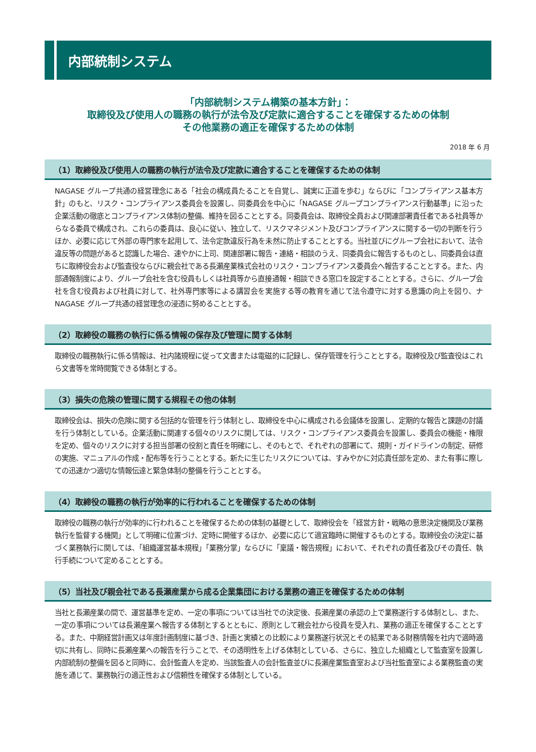内部統制システム
「内部統制システム構築の基本方針」：
取締役及び使用人の職務の執行が法令及び定款に適合することを確保するための体制
その他業務の適正を確保するための体制
2018 年 6 月
（1）取締役及び使用人の職務の執行が法令及び定款に適合することを確保するための体制
NAGASE グループ共通の経営理念にある「社会の構成員たることを自覚し、誠実に正道を歩む」ならびに「コンプライアンス基本方針」のもと、リスク・コンプライアンス委員会を設置し、同委員会を中心に「NAGASE グループコンプライアンス行動基準」に沿った企業活動の徹底とコンプライアンス体制の整備、維持を図ることとする。同委員会は、取締役全員および関連部署責任者である社員等からなる委員で構成され、これらの委員は、良心に従い、独立して、リスクマネジメント及びコンプライアンスに関する一切の判断を行うほか、必要に応じて外部の専門家を起用して、法令定款違反行為を未然に防止することとする。当社並びにグループ会社において、法令違反等の問題があると認識した場合、速やかに上司、関連部署に報告・連絡・相談のうえ、同委員会に報告するものとし、同委員会は直ちに取締役会および監査役ならびに親会社である長瀬産業株式会社のリスク・コンプライアンス委員会へ報告することとする。また、内部通報制度により、グループ会社を含む役員もしくは社員等から直接通報・相談できる窓口を設定することとする。さらに、グループ会社を含む役員および社員に対して、社外専門家等による講習会を実施する等の教育を通じて法令遵守に対する意識の向上を図り、ナNAGASE グループ共通の経営理念の浸透に努めることとする。
（2）取締役の職務の執行に係る情報の保存及び管理に関する体制
取締役の職務執行に係る情報は、社内諸規程に従って文書または電磁的に記録し、保存管理を行うこととする。取締役及び監査役はこれら文書等を常時閲覧できる体制とする。
（3）損失の危険の管理に関する規程その他の体制
取締役会は、損失の危険に関する包括的な管理を行う体制とし、取締役を中心に構成される会議体を設置し、定期的な報告と課題の討議を行う体制としている。企業活動に関連する個々のリスクに関しては、リスク・コンプライアンス委員会を設置し、委員会の機能・権限を定め、個々のリスクに対する担当部署の役割と責任を明確にし、そのもとで、それぞれの部署にて、規則・ガイドラインの制定、研修の実施、マニュアルの作成・配布等を行うこととする。新たに生じたリスクについては、すみやかに対応責任部を定め、また有事に際しての迅速かつ適切な情報伝達と緊急体制の整備を行うこととする。
（4）取締役の職務の執行が効率的に行われることを確保するための体制
取締役の職務の執行が効率的に行われることを確保するための体制の基礎として、取締役会を「経営方針・戦略の意思決定機関及び業務執行を監督する機関」として明確に位置づけ、定時に開催するほか、必要に応じて適宜臨時に開催するものとする。取締役会の決定に基づく業務執行に関しては、「組織運営基本規程」「業務分掌」ならびに「稟議・報告規程」において、それぞれの責任者及びその責任、執行手続について定めることとする。
（5）当社及び親会社である長瀬産業から成る企業集団における業務の適正を確保するための体制
当社と長瀬産業の間で、運営基準を定め、一定の事項については当社での決定後、長瀬産業の承認の上で業務遂行する体制とし、また、一定の事項については長瀬産業へ報告する体制とするとともに、原則として親会社から役員を受入れ、業務の適正を確保することとする。また、中期経営計画又は年度計画制度に基づき、計画と実績との比較により業務遂行状況とその結果である財務情報を社内で適時適切に共有し、同時に長瀬産業への報告を行うことで、その透明性を上げる体制としている、さらに、独立した組織として監査室を設置し内部統制の整備を図ると同時に、会計監査人を定め、当該監査人の会計監査並びに長瀬産業監査室および当社監査室による業務監査の実施を通じて、業務執行の適正性および信頼性を確保する体制としている。